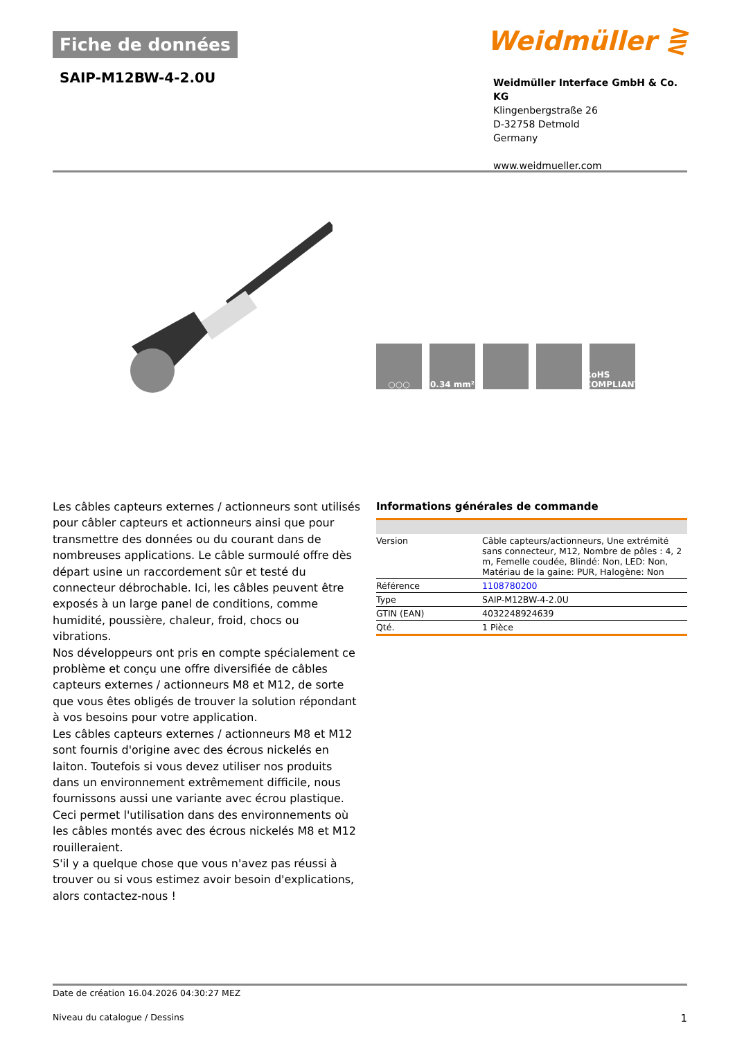Fiche de données
SAIP-M12BW-4-2.0U
Weidmüller ⋛
Weidmüller Interface GmbH & Co. KG
Klingenbergstraße 26
D-32758 Detmold
Germany
www.weidmueller.com
○○○ 0.34 mm² RoHS COMPLIANT
Les câbles capteurs externes / actionneurs sont utilisés pour câbler capteurs et actionneurs ainsi que pour transmettre des données ou du courant dans de nombreuses applications. Le câble surmoulé offre dès départ usine un raccordement sûr et testé du connecteur débrochable. Ici, les câbles peuvent être exposés à un large panel de conditions, comme humidité, poussière, chaleur, froid, chocs ou vibrations.
Nos développeurs ont pris en compte spécialement ce problème et conçu une offre diversifiée de câbles capteurs externes / actionneurs M8 et M12, de sorte que vous êtes obligés de trouver la solution répondant à vos besoins pour votre application.
Les câbles capteurs externes / actionneurs M8 et M12 sont fournis d'origine avec des écrous nickelés en laiton. Toutefois si vous devez utiliser nos produits dans un environnement extrêmement difficile, nous fournissons aussi une variante avec écrou plastique. Ceci permet l'utilisation dans des environnements où les câbles montés avec des écrous nickelés M8 et M12 rouilleraient.
S'il y a quelque chose que vous n'avez pas réussi à trouver ou si vous estimez avoir besoin d'explications, alors contactez-nous !
Informations générales de commande
| Version | Câble capteurs/actionneurs, Une extrémité sans connecteur, M12, Nombre de pôles : 4, 2 m, Femelle coudée, Blindé: Non, LED: Non, Matériau de la gaine: PUR, Halogène: Non |
| Référence | 1108780200 |
| Type | SAIP-M12BW-4-2.0U |
| GTIN (EAN) | 4032248924639 |
| Qté. | 1 Pièce |
Date de création 16.04.2026 04:30:27 MEZ
Niveau du catalogue / Dessins 1